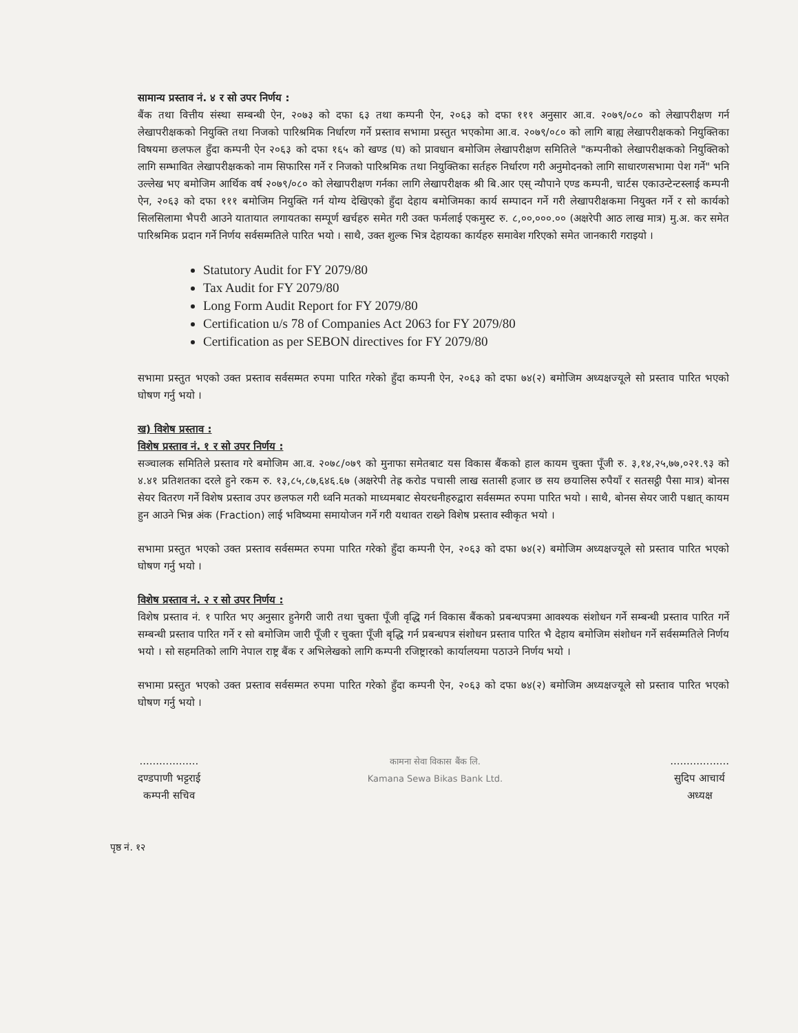सामान्य प्रस्ताव नं. ४ र सो उपर निर्णय :
बैंक तथा वित्तीय संस्था सम्बन्धी ऐन, २०७३ को दफा ६३ तथा कम्पनी ऐन, २०६३ को दफा १११ अनुसार आ.व. २०७९/०८० को लेखापरीक्षण गर्न लेखापरीक्षकको नियुक्ति तथा निजको पारिश्रमिक निर्धारण गर्ने प्रस्ताव सभामा प्रस्तुत भएकोमा आ.व. २०७९/०८० को लागि बाह्य लेखापरीक्षकको नियुक्तिका विषयमा छलफल हुँदा कम्पनी ऐन २०६३ को दफा १६५ को खण्ड (घ) को प्रावधान बमोजिम लेखापरीक्षण समितिले "कम्पनीको लेखापरीक्षकको नियुक्तिको लागि सम्भावित लेखापरीक्षकको नाम सिफारिस गर्ने र निजको पारिश्रमिक तथा नियुक्तिका सर्तहरु निर्धारण गरी अनुमोदनको लागि साधारणसभामा पेश गर्ने" भनि उल्लेख भए बमोजिम आर्थिक वर्ष २०७९/०८० को लेखापरीक्षण गर्नका लागि लेखापरीक्षक श्री बि.आर एस् न्यौपाने एण्ड कम्पनी, चार्टस एकाउन्टेन्टस्लाई कम्पनी ऐन, २०६३ को दफा १११ बमोजिम नियुक्ति गर्न योग्य देखिएको हुँदा देहाय बमोजिमका कार्य सम्पादन गर्ने गरी लेखापरीक्षकमा नियुक्त गर्ने र सो कार्यको सिलसिलामा भैपरी आउने यातायात लगायतका सम्पूर्ण खर्चहरु समेत गरी उक्त फर्मलाई एकमुस्ट रु. ८,००,०००.०० (अक्षरेपी आठ लाख मात्र) मु.अ. कर समेत पारिश्रमिक प्रदान गर्ने निर्णय सर्वसम्मतिले पारित भयो । साथै, उक्त शुल्क भित्र देहायका कार्यहरु समावेश गरिएको समेत जानकारी गराइयो ।
Statutory Audit for FY 2079/80
Tax Audit for FY 2079/80
Long Form Audit Report for FY 2079/80
Certification u/s 78 of Companies Act 2063 for FY 2079/80
Certification as per SEBON directives for FY 2079/80
सभामा प्रस्तुत भएको उक्त प्रस्ताव सर्वसम्मत रुपमा पारित गरेको हुँदा कम्पनी ऐन, २०६३ को दफा ७४(२) बमोजिम अध्यक्षज्यूले सो प्रस्ताव पारित भएको घोषण गर्नु भयो ।
ख) विशेष प्रस्ताव :
विशेष प्रस्ताव नं. १ र सो उपर निर्णय :
सञ्चालक समितिले प्रस्ताव गरे बमोजिम आ.व. २०७८/०७९ को मुनाफा समेतबाट यस विकास बैंकको हाल कायम चुक्ता पूँजी रु. ३,१४,२५,७७,०२१.९३ को ४.४१ प्रतिशतका दरले हुने रकम रु. १३,८५,८७,६४६.६७ (अक्षरेपी तेह्र करोड पचासी लाख सतासी हजार छ सय छयालिस रुपैयाँ र सतसट्ठी पैसा मात्र) बोनस सेयर वितरण गर्ने विशेष प्रस्ताव उपर छलफल गरी ध्वनि मतको माध्यमबाट सेयरधनीहरुद्वारा सर्वसम्मत रुपमा पारित भयो । साथै, बोनस सेयर जारी पश्चात् कायम हुन आउने भिन्न अंक (Fraction) लाई भविष्यमा समायोजन गर्ने गरी यथावत राख्ने विशेष प्रस्ताव स्वीकृत भयो ।
सभामा प्रस्तुत भएको उक्त प्रस्ताव सर्वसम्मत रुपमा पारित गरेको हुँदा कम्पनी ऐन, २०६३ को दफा ७४(२) बमोजिम अध्यक्षज्यूले सो प्रस्ताव पारित भएको घोषण गर्नु भयो ।
विशेष प्रस्ताव नं. २ र सो उपर निर्णय :
विशेष प्रस्ताव नं. १ पारित भए अनुसार हुनेगरी जारी तथा चुक्ता पूँजी वृद्धि गर्न विकास बैंकको प्रबन्धपत्रमा आवश्यक संशोधन गर्ने सम्बन्धी प्रस्ताव पारित गर्ने सम्बन्धी प्रस्ताव पारित गर्ने र सो बमोजिम जारी पूँजी र चुक्ता पूँजी बृद्धि गर्न प्रबन्धपत्र संशोधन प्रस्ताव पारित भै देहाय बमोजिम संशोधन गर्ने सर्वसम्मतिले निर्णय भयो । सो सहमतिको लागि नेपाल राष्ट्र बैंक र अभिलेखको लागि कम्पनी रजिष्ट्रारको कार्यालयमा पठाउने निर्णय भयो ।
सभामा प्रस्तुत भएको उक्त प्रस्ताव सर्वसम्मत रुपमा पारित गरेको हुँदा कम्पनी ऐन, २०६३ को दफा ७४(२) बमोजिम अध्यक्षज्यूले सो प्रस्ताव पारित भएको घोषण गर्नु भयो ।
..................
दण्डपाणी भट्टराई
कम्पनी सचिव
कामना सेवा विकास बैंक लि.
Kamana Sewa Bikas Bank Ltd.
..................
सुदिप आचार्य
अध्यक्ष
पृष्ठ नं. १२